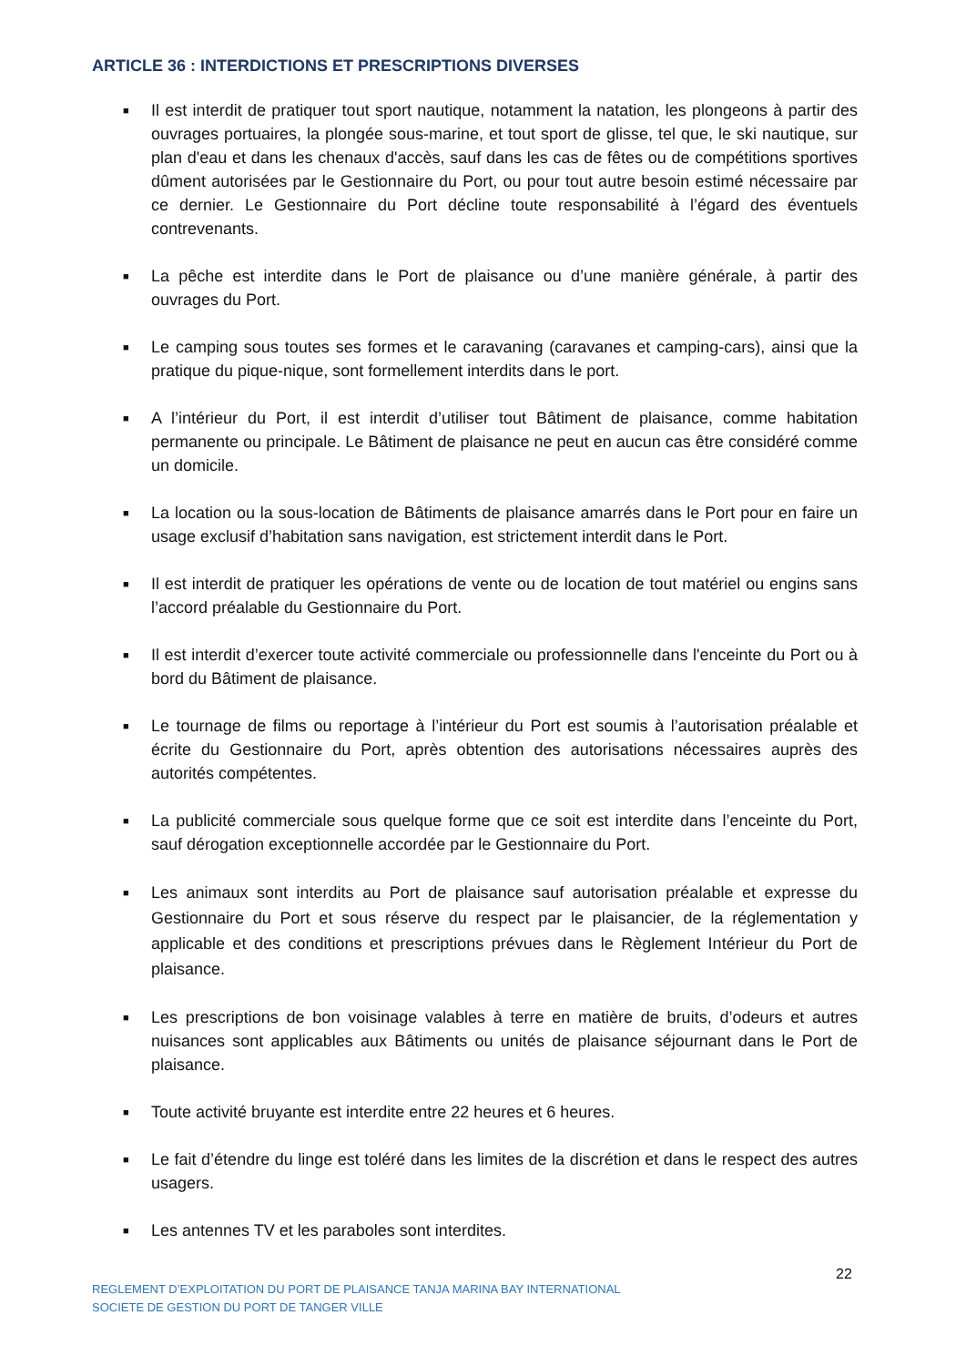ARTICLE 36 : INTERDICTIONS ET PRESCRIPTIONS DIVERSES
■ Il est interdit de pratiquer tout sport nautique, notamment la natation, les plongeons à partir des ouvrages portuaires, la plongée sous-marine, et tout sport de glisse, tel que, le ski nautique, sur plan d'eau et dans les chenaux d'accès, sauf dans les cas de fêtes ou de compétitions sportives dûment autorisées par le Gestionnaire du Port, ou pour tout autre besoin estimé nécessaire par ce dernier. Le Gestionnaire du Port décline toute responsabilité à l’égard des éventuels contrevenants.
■ La pêche est interdite dans le Port de plaisance ou d’une manière générale, à partir des ouvrages du Port.
■ Le camping sous toutes ses formes et le caravaning (caravanes et camping-cars), ainsi que la pratique du pique-nique, sont formellement interdits dans le port.
■ A l’intérieur du Port, il est interdit d’utiliser tout Bâtiment de plaisance, comme habitation permanente ou principale. Le Bâtiment de plaisance ne peut en aucun cas être considéré comme un domicile.
■ La location ou la sous-location de Bâtiments de plaisance amarrés dans le Port pour en faire un usage exclusif d’habitation sans navigation, est strictement interdit dans le Port.
■ Il est interdit de pratiquer les opérations de vente ou de location de tout matériel ou engins sans l’accord préalable du Gestionnaire du Port.
■ Il est interdit d’exercer toute activité commerciale ou professionnelle dans l'enceinte du Port ou à bord du Bâtiment de plaisance.
■ Le tournage de films ou reportage à l’intérieur du Port est soumis à l’autorisation préalable et écrite du Gestionnaire du Port, après obtention des autorisations nécessaires auprès des autorités compétentes.
■ La publicité commerciale sous quelque forme que ce soit est interdite dans l’enceinte du Port, sauf dérogation exceptionnelle accordée par le Gestionnaire du Port.
■ Les animaux sont interdits au Port de plaisance sauf autorisation préalable et expresse du Gestionnaire du Port et sous réserve du respect par le plaisancier, de la réglementation y applicable et des conditions et prescriptions prévues dans le Règlement Intérieur du Port de plaisance.
■ Les prescriptions de bon voisinage valables à terre en matière de bruits, d’odeurs et autres nuisances sont applicables aux Bâtiments ou unités de plaisance séjournant dans le Port de plaisance.
■ Toute activité bruyante est interdite entre 22 heures et 6 heures.
■ Le fait d’étendre du linge est toléré dans les limites de la discrétion et dans le respect des autres usagers.
■ Les antennes TV et les paraboles sont interdites.
22
REGLEMENT D’EXPLOITATION DU PORT DE PLAISANCE TANJA MARINA BAY INTERNATIONAL
SOCIETE DE GESTION DU PORT DE TANGER VILLE